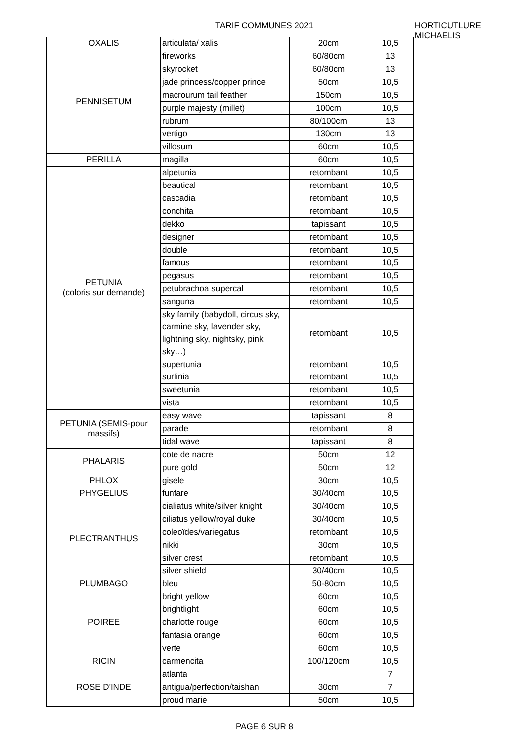TARIF COMMUNES 2021 HORTICUTLURE MICHAELIS
| OXALIS | articulata/ xalis | 20cm | 10,5 |
| PENNISETUM | fireworks | 60/80cm | 13 |
| | skyrocket | 60/80cm | 13 |
| | jade princess/copper prince | 50cm | 10,5 |
| | macrourum tail feather | 150cm | 10,5 |
| | purple majesty (millet) | 100cm | 10,5 |
| | rubrum | 80/100cm | 13 |
| | vertigo | 130cm | 13 |
| | villosum | 60cm | 10,5 |
| PERILLA | magilla | 60cm | 10,5 |
| PETUNIA (coloris sur demande) | alpetunia | retombant | 10,5 |
| | beautical | retombant | 10,5 |
| | cascadia | retombant | 10,5 |
| | conchita | retombant | 10,5 |
| | dekko | tapissant | 10,5 |
| | designer | retombant | 10,5 |
| | double | retombant | 10,5 |
| | famous | retombant | 10,5 |
| | pegasus | retombant | 10,5 |
| | petubrachoa supercal | retombant | 10,5 |
| | sanguna | retombant | 10,5 |
| | sky family (babydoll, circus sky, carmine sky, lavender sky, lightning sky, nightsky, pink sky…) | retombant | 10,5 |
| | supertunia | retombant | 10,5 |
| | surfinia | retombant | 10,5 |
| | sweetunia | retombant | 10,5 |
| | vista | retombant | 10,5 |
| PETUNIA (SEMIS-pour massifs) | easy wave | tapissant | 8 |
| | parade | retombant | 8 |
| | tidal wave | tapissant | 8 |
| PHALARIS | cote de nacre | 50cm | 12 |
| | pure gold | 50cm | 12 |
| PHLOX | gisele | 30cm | 10,5 |
| PHYGELIUS | funfare | 30/40cm | 10,5 |
| PLECTRANTHUS | cialiatus white/silver knight | 30/40cm | 10,5 |
| | ciliatus yellow/royal duke | 30/40cm | 10,5 |
| | coleoïdes/variegatus | retombant | 10,5 |
| | nikki | 30cm | 10,5 |
| | silver crest | retombant | 10,5 |
| | silver shield | 30/40cm | 10,5 |
| PLUMBAGO | bleu | 50-80cm | 10,5 |
| POIREE | bright yellow | 60cm | 10,5 |
| | brightlight | 60cm | 10,5 |
| | charlotte rouge | 60cm | 10,5 |
| | fantasia orange | 60cm | 10,5 |
| | verte | 60cm | 10,5 |
| RICIN | carmencita | 100/120cm | 10,5 |
| ROSE D'INDE | atlanta | | 7 |
| | antigua/perfection/taishan | 30cm | 7 |
| | proud marie | 50cm | 10,5 |
PAGE 6 SUR 8